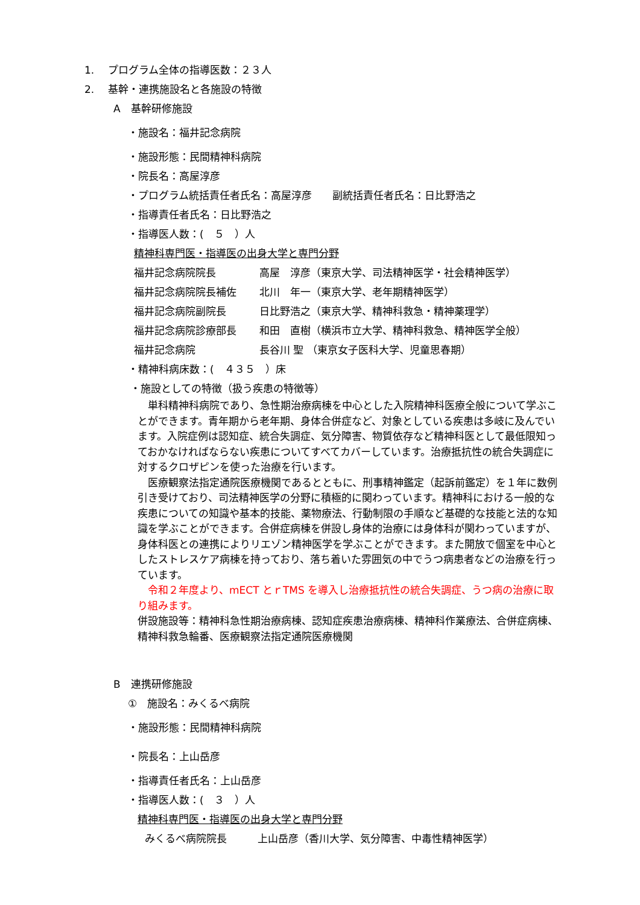1.　 プログラム全体の指導医数：２３人
2.　 基幹・連携施設名と各施設の特徴
A　基幹研修施設
・施設名：福井記念病院
・施設形態：民間精神科病院
・院長名：高屋淳彦
・プログラム統括責任者氏名：高屋淳彦　　副統括責任者氏名：日比野浩之
・指導責任者氏名：日比野浩之
・指導医人数：(　５　）人
精神科専門医・指導医の出身大学と専門分野
| 福井記念病院院長 | 高屋 淳彦（東京大学、司法精神医学・社会精神医学） |
| 福井記念病院院長補佐 | 北川 年一（東京大学、老年期精神医学） |
| 福井記念病院副院長 | 日比野浩之（東京大学、精神科救急・精神薬理学） |
| 福井記念病院診療部長 | 和田 直樹（横浜市立大学、精神科救急、精神医学全般） |
| 福井記念病院 | 長谷川 聖 （東京女子医科大学、児童思春期） |
・精神科病床数：(　４３５　）床
・施設としての特徴（扱う疾患の特徴等）
　単科精神科病院であり、急性期治療病棟を中心とした入院精神科医療全般について学ぶことができます。青年期から老年期、身体合併症など、対象としている疾患は多岐に及んでいます。入院症例は認知症、統合失調症、気分障害、物質依存など精神科医として最低限知っておかなければならない疾患についてすべてカバーしています。治療抵抗性の統合失調症に対するクロザピンを使った治療を行います。
　医療観察法指定通院医療機関であるとともに、刑事精神鑑定（起訴前鑑定）を１年に数例引き受けており、司法精神医学の分野に積極的に関わっています。精神科における一般的な疾患についての知識や基本的技能、薬物療法、行動制限の手順など基礎的な技能と法的な知識を学ぶことができます。合併症病棟を併設し身体的治療には身体科が関わっていますが、身体科医との連携によりリエゾン精神医学を学ぶことができます。また開放で個室を中心としたストレスケア病棟を持っており、落ち着いた雰囲気の中でうつ病患者などの治療を行っています。
　令和２年度より、mECT とｒTMS を導入し治療抵抗性の統合失調症、うつ病の治療に取り組みます。
併設施設等：精神科急性期治療病棟、認知症疾患治療病棟、精神科作業療法、合併症病棟、精神科救急輪番、医療観察法指定通院医療機関
B　連携研修施設
①　施設名：みくるべ病院
・施設形態：民間精神科病院
・院長名：上山岳彦
・指導責任者氏名：上山岳彦
・指導医人数：(　３　）人
精神科専門医・指導医の出身大学と専門分野
みくるべ病院院長　　　上山岳彦（香川大学、気分障害、中毒性精神医学）